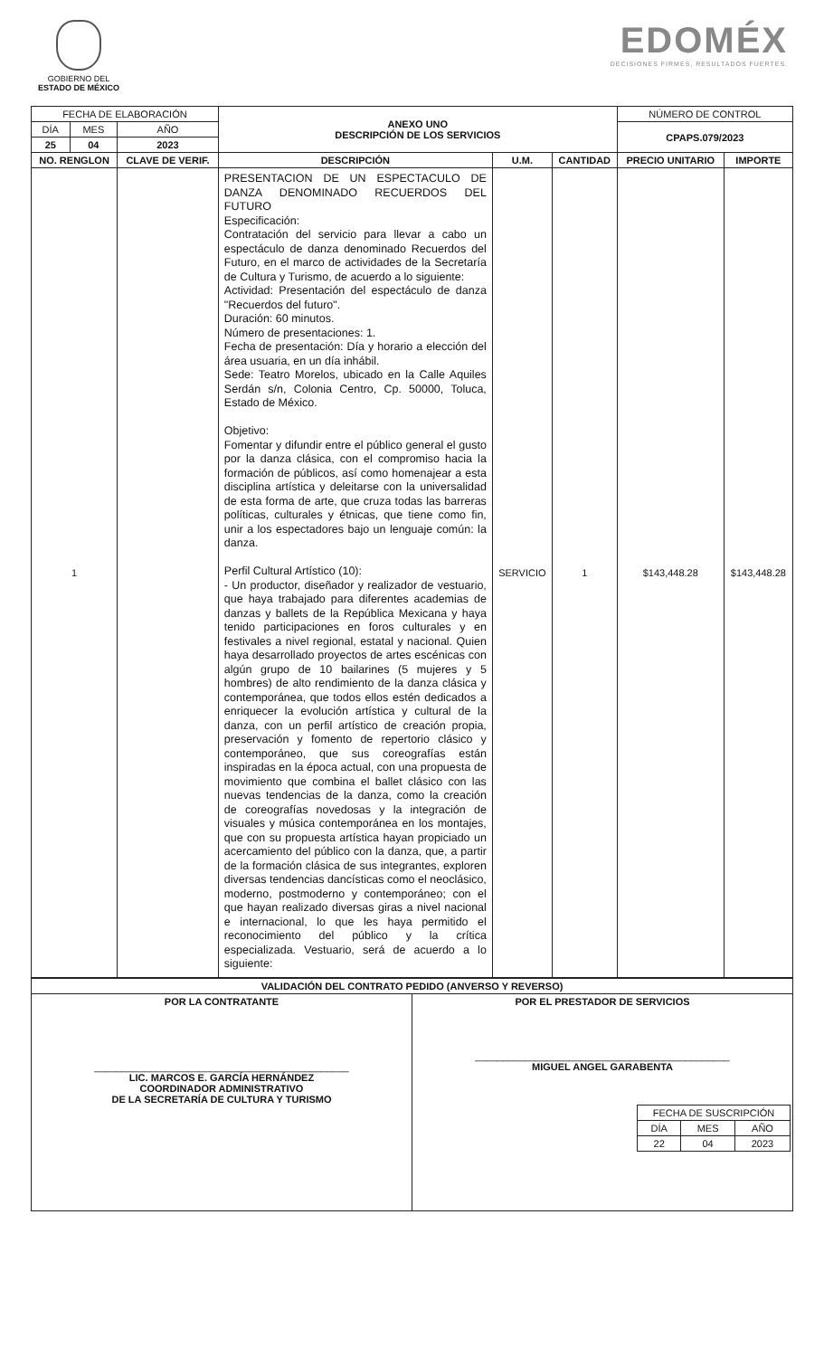GOBIERNO DEL
ESTADO DE MÉXICO
EDOMÉX
DECISIONES FIRMES, RESULTADOS FUERTES.
| FECHA DE ELABORACIÓN | | | ANEXO UNO DESCRIPCIÓN DE LOS SERVICIOS | | | NÚMERO DE CONTROL | |
| DÍA | MES | AÑO | | | | CPAPS.079/2023 | |
| 25 | 04 | 2023 | | | | | |
| NO. RENGLON | | CLAVE DE VERIF. | DESCRIPCIÓN | U.M. | CANTIDAD | PRECIO UNITARIO | IMPORTE |
| 1 | | | PRESENTACION DE UN ESPECTACULO DE DANZA DENOMINADO RECUERDOS DEL FUTURO Especificación: Contratación del servicio para llevar a cabo un espectáculo de danza denominado Recuerdos del Futuro, en el marco de actividades de la Secretaría de Cultura y Turismo, de acuerdo a lo siguiente: Actividad: Presentación del espectáculo de danza "Recuerdos del futuro". Duración: 60 minutos. Número de presentaciones: 1. Fecha de presentación: Día y horario a elección del área usuaria, en un día inhábil. Sede: Teatro Morelos, ubicado en la Calle Aquiles Serdán s/n, Colonia Centro, Cp. 50000, Toluca, Estado de México. Objetivo: Fomentar y difundir entre el público general el gusto por la danza clásica, con el compromiso hacia la formación de públicos, así como homenajear a esta disciplina artística y deleitarse con la universalidad de esta forma de arte, que cruza todas las barreras políticas, culturales y étnicas, que tiene como fin, unir a los espectadores bajo un lenguaje común: la danza. Perfil Cultural Artístico (10): - Un productor, diseñador y realizador de vestuario, que haya trabajado para diferentes academias de danzas y ballets de la República Mexicana y haya tenido participaciones en foros culturales y en festivales a nivel regional, estatal y nacional. Quien haya desarrollado proyectos de artes escénicas con algún grupo de 10 bailarines (5 mujeres y 5 hombres) de alto rendimiento de la danza clásica y contemporánea, que todos ellos estén dedicados a enriquecer la evolución artística y cultural de la danza, con un perfil artístico de creación propia, preservación y fomento de repertorio clásico y contemporáneo, que sus coreografías están inspiradas en la época actual, con una propuesta de movimiento que combina el ballet clásico con las nuevas tendencias de la danza, como la creación de coreografías novedosas y la integración de visuales y música contemporánea en los montajes, que con su propuesta artística hayan propiciado un acercamiento del público con la danza, que, a partir de la formación clásica de sus integrantes, exploren diversas tendencias dancísticas como el neoclásico, moderno, postmoderno y contemporáneo; con el que hayan realizado diversas giras a nivel nacional e internacional, lo que les haya permitido el reconocimiento del público y la crítica especializada. Vestuario, será de acuerdo a lo siguiente: | SERVICIO | 1 | $143,448.28 | $143,448.28 |
| VALIDACIÓN DEL CONTRATO PEDIDO (ANVERSO Y REVERSO) | |
| --- | --- |
| POR LA CONTRATANTE ______________________________________________ LIC. MARCOS E. GARCÍA HERNÁNDEZ COORDINADOR ADMINISTRATIVO DE LA SECRETARÍA DE CULTURA Y TURISMO | POR EL PRESTADOR DE SERVICIOS ______________________________________________ MIGUEL ANGEL GARABENTA / FECHA DE SUSCRIPCIÓN / / / / DÍA / MES / AÑO / / 22 / 04 / 2023 / |